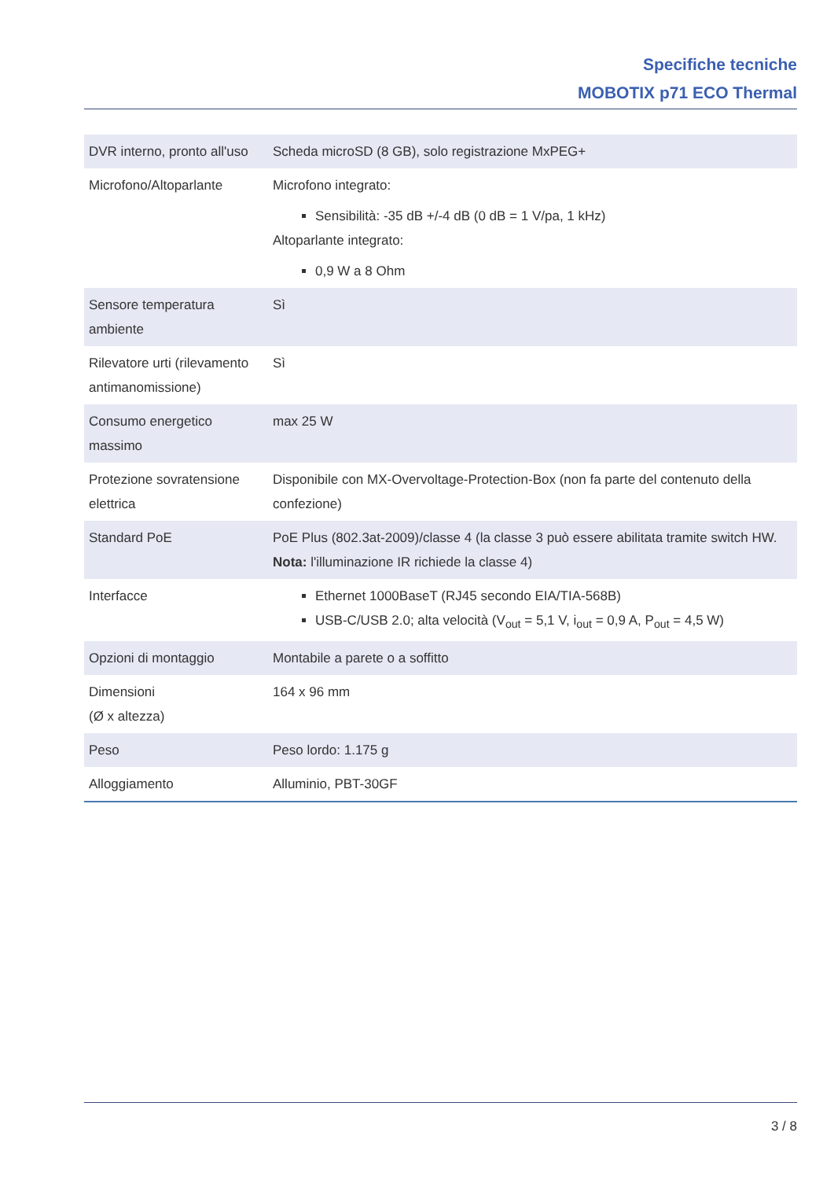Specifiche tecniche
MOBOTIX p71 ECO Thermal
| DVR interno, pronto all'uso | Scheda microSD (8 GB), solo registrazione MxPEG+ |
| Microfono/Altoparlante | Microfono integrato: Sensibilità: -35 dB +/-4 dB (0 dB = 1 V/pa, 1 kHz) Altoparlante integrato: 0,9 W a 8 Ohm |
| Sensore temperatura ambiente | Sì |
| Rilevatore urti (rile­vamento anti­manomissione) | Sì |
| Consumo energetico massimo | max 25 W |
| Protezione sovratensione elettrica | Disponibile con MX-Overvoltage-Protection-Box (non fa parte del contenuto della confezione) |
| Standard PoE | PoE Plus (802.3at-2009)/classe 4 (la classe 3 può essere abilitata tramite switch HW. Nota: l'illuminazione IR richiede la classe 4) |
| Interfacce | Ethernet 1000BaseT (RJ45 secondo EIA/TIA-568B) USB-C/USB 2.0; alta velocità (V<sub>out</sub> = 5,1 V, i<sub>out</sub> = 0,9 A, P<sub>out</sub> = 4,5 W) |
| Opzioni di montaggio | Montabile a parete o a soffitto |
| Dimensioni (Ø x altezza) | 164 x 96 mm |
| Peso | Peso lordo: 1.175 g |
| Alloggiamento | Alluminio, PBT-30GF |
3 / 8